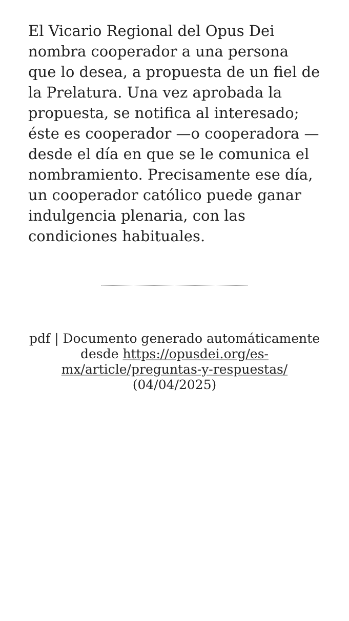El Vicario Regional del Opus Dei nombra cooperador a una persona que lo desea, a propuesta de un fiel de la Prelatura. Una vez aprobada la propuesta, se notifica al interesado; éste es cooperador —o cooperadora — desde el día en que se le comunica el nombramiento. Precisamente ese día, un cooperador católico puede ganar indulgencia plenaria, con las condiciones habituales.
pdf | Documento generado automáticamente desde https://opusdei.org/es-mx/article/preguntas-y-respuestas/ (04/04/2025)